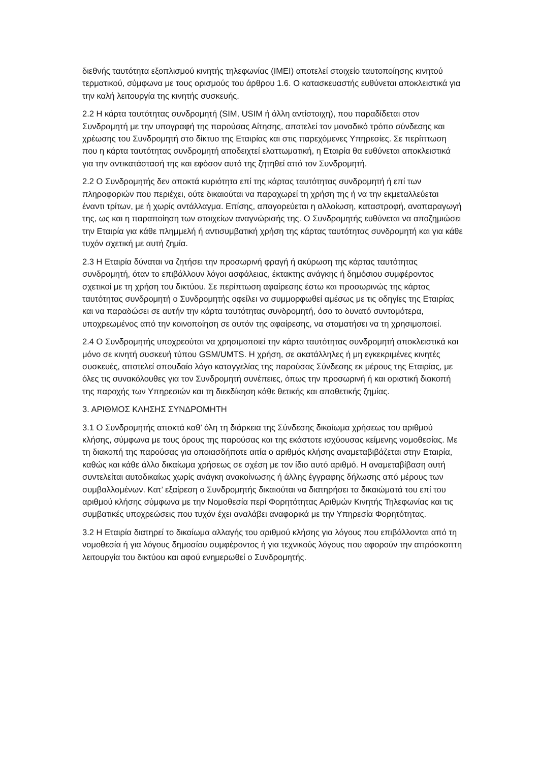διεθνής ταυτότητα εξοπλισμού κινητής τηλεφωνίας (IMEI) αποτελεί στοιχείο ταυτοποίησης κινητού τερματικού, σύμφωνα με τους ορισμούς του άρθρου 1.6. Ο κατασκευαστής ευθύνεται αποκλειστικά για την καλή λειτουργία της κινητής συσκευής.
2.2 Η κάρτα ταυτότητας συνδρομητή (SIM, USIM ή άλλη αντίστοιχη), που παραδίδεται στον Συνδρομητή με την υπογραφή της παρούσας Αίτησης, αποτελεί τον μοναδικό τρόπο σύνδεσης και χρέωσης του Συνδρομητή στο δίκτυο της Εταιρίας και στις παρεχόμενες Υπηρεσίες. Σε περίπτωση που η κάρτα ταυτότητας συνδρομητή αποδειχτεί ελαττωματική, η Εταιρία θα ευθύνεται αποκλειστικά για την αντικατάστασή της και εφόσον αυτό της ζητηθεί από τον Συνδρομητή.
2.2 Ο Συνδρομητής δεν αποκτά κυριότητα επί της κάρτας ταυτότητας συνδρομητή ή επί των πληροφοριών που περιέχει, ούτε δικαιούται να παραχωρεί τη χρήση της ή να την εκμεταλλεύεται έναντι τρίτων, με ή χωρίς αντάλλαγμα. Επίσης, απαγορεύεται η αλλοίωση, καταστροφή, αναπαραγωγή της, ως και η παραποίηση των στοιχείων αναγνώρισής της. Ο Συνδρομητής ευθύνεται να αποζημιώσει την Εταιρία για κάθε πλημμελή ή αντισυμβατική χρήση της κάρτας ταυτότητας συνδρομητή και για κάθε τυχόν σχετική με αυτή ζημία.
2.3 Η Εταιρία δύναται να ζητήσει την προσωρινή φραγή ή ακύρωση της κάρτας ταυτότητας συνδρομητή, όταν το επιβάλλουν λόγοι ασφάλειας, έκτακτης ανάγκης ή δημόσιου συμφέροντος σχετικοί με τη χρήση του δικτύου. Σε περίπτωση αφαίρεσης έστω και προσωρινώς της κάρτας ταυτότητας συνδρομητή ο Συνδρομητής οφείλει να συμμορφωθεί αμέσως με τις οδηγίες της Εταιρίας και να παραδώσει σε αυτήν την κάρτα ταυτότητας συνδρομητή, όσο το δυνατό συντομότερα, υποχρεωμένος από την κοινοποίηση σε αυτόν της αφαίρεσης, να σταματήσει να τη χρησιμοποιεί.
2.4 Ο Συνδρομητής υποχρεούται να χρησιμοποιεί την κάρτα ταυτότητας συνδρομητή αποκλειστικά και μόνο σε κινητή συσκευή τύπου GSM/UMTS. Η χρήση, σε ακατάλληλες ή μη εγκεκριμένες κινητές συσκευές, αποτελεί σπουδαίο λόγο καταγγελίας της παρούσας Σύνδεσης εκ μέρους της Εταιρίας, με όλες τις συνακόλουθες για τον Συνδρομητή συνέπειες, όπως την προσωρινή ή και οριστική διακοπή της παροχής των Υπηρεσιών και τη διεκδίκηση κάθε θετικής και αποθετικής ζημίας.
3. ΑΡΙΘΜΟΣ ΚΛΗΣΗΣ ΣΥΝΔΡΟΜΗΤΗ
3.1 Ο Συνδρομητής αποκτά καθ’ όλη τη διάρκεια της Σύνδεσης δικαίωμα χρήσεως του αριθμού κλήσης, σύμφωνα με τους όρους της παρούσας και της εκάστοτε ισχύουσας κείμενης νομοθεσίας. Με τη διακοπή της παρούσας για οποιασδήποτε αιτία ο αριθμός κλήσης αναμεταβιβάζεται στην Εταιρία, καθώς και κάθε άλλο δικαίωμα χρήσεως σε σχέση με τον ίδιο αυτό αριθμό. Η αναμεταβίβαση αυτή συντελείται αυτοδικαίως χωρίς ανάγκη ανακοίνωσης ή άλλης έγγραφης δήλωσης από μέρους των συμβαλλομένων. Κατ’ εξαίρεση ο Συνδρομητής δικαιούται να διατηρήσει τα δικαιώματά του επί του αριθμού κλήσης σύμφωνα με την Νομοθεσία περί Φορητότητας Αριθμών Κινητής Τηλεφωνίας και τις συμβατικές υποχρεώσεις που τυχόν έχει αναλάβει αναφορικά με την Υπηρεσία Φορητότητας.
3.2 Η Εταιρία διατηρεί το δικαίωμα αλλαγής του αριθμού κλήσης για λόγους που επιβάλλονται από τη νομοθεσία ή για λόγους δημοσίου συμφέροντος ή για τεχνικούς λόγους που αφορούν την απρόσκοπτη λειτουργία του δικτύου και αφού ενημερωθεί ο Συνδρομητής.